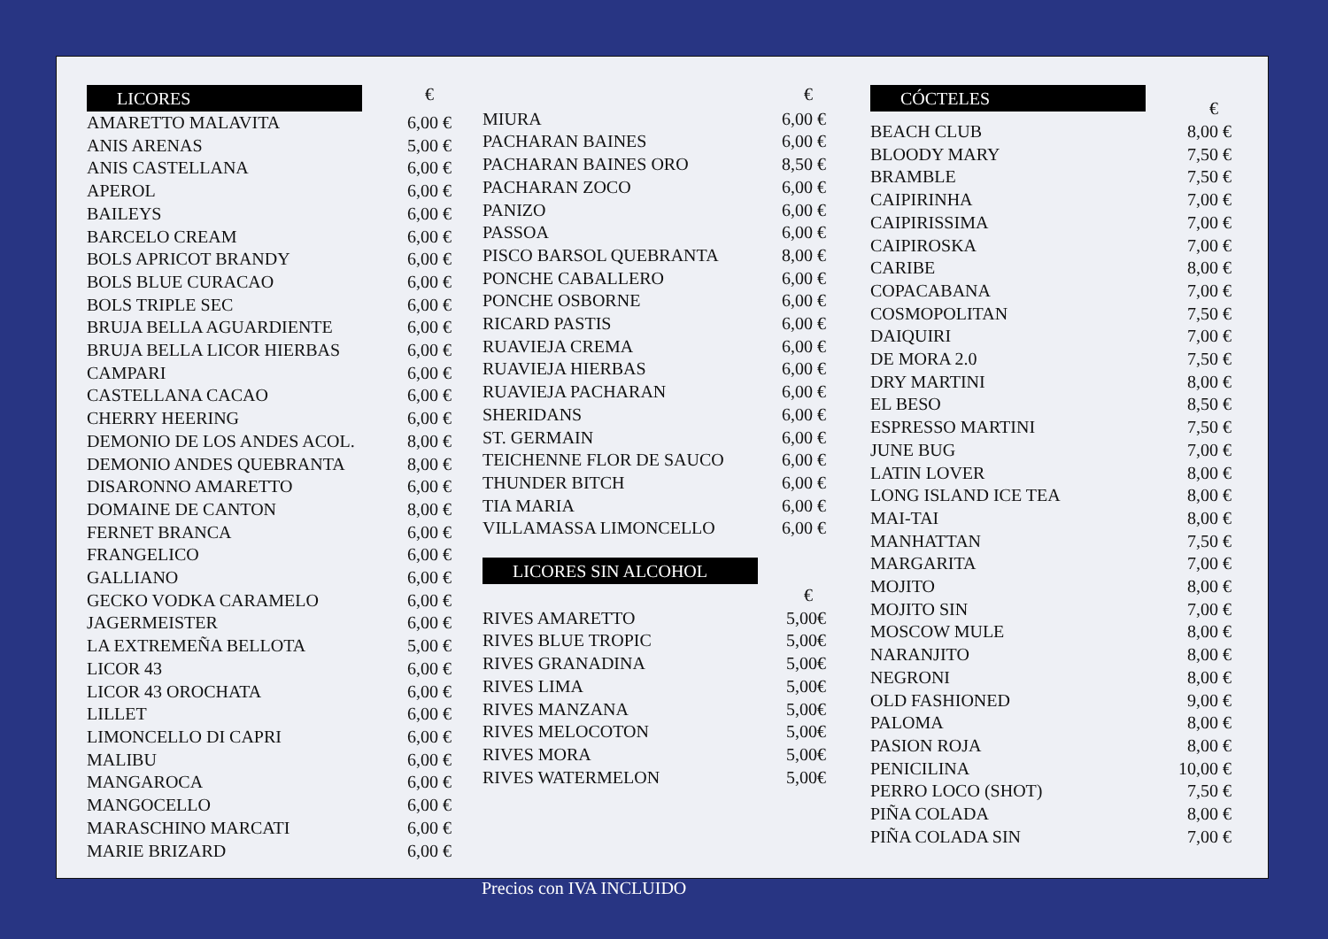| LICORES | € |
| AMARETTO MALAVITA | 6,00 € |
| ANIS ARENAS | 5,00 € |
| ANIS CASTELLANA | 6,00 € |
| APEROL | 6,00 € |
| BAILEYS | 6,00 € |
| BARCELO CREAM | 6,00 € |
| BOLS APRICOT BRANDY | 6,00 € |
| BOLS BLUE CURACAO | 6,00 € |
| BOLS TRIPLE SEC | 6,00 € |
| BRUJA BELLA AGUARDIENTE | 6,00 € |
| BRUJA BELLA LICOR HIERBAS | 6,00 € |
| CAMPARI | 6,00 € |
| CASTELLANA CACAO | 6,00 € |
| CHERRY HEERING | 6,00 € |
| DEMONIO DE LOS ANDES ACOL. | 8,00 € |
| DEMONIO ANDES QUEBRANTA | 8,00 € |
| DISARONNO AMARETTO | 6,00 € |
| DOMAINE DE CANTON | 8,00 € |
| FERNET BRANCA | 6,00 € |
| FRANGELICO | 6,00 € |
| GALLIANO | 6,00 € |
| GECKO VODKA CARAMELO | 6,00 € |
| JAGERMEISTER | 6,00 € |
| LA EXTREMEÑA BELLOTA | 5,00 € |
| LICOR 43 | 6,00 € |
| LICOR 43 OROCHATA | 6,00 € |
| LILLET | 6,00 € |
| LIMONCELLO DI CAPRI | 6,00 € |
| MALIBU | 6,00 € |
| MANGAROCA | 6,00 € |
| MANGOCELLO | 6,00 € |
| MARASCHINO MARCATI | 6,00 € |
| MARIE BRIZARD | 6,00 € |
| | € |
| MIURA | 6,00 € |
| PACHARAN BAINES | 6,00 € |
| PACHARAN BAINES ORO | 8,50 € |
| PACHARAN ZOCO | 6,00 € |
| PANIZO | 6,00 € |
| PASSOA | 6,00 € |
| PISCO BARSOL QUEBRANTA | 8,00 € |
| PONCHE CABALLERO | 6,00 € |
| PONCHE OSBORNE | 6,00 € |
| RICARD PASTIS | 6,00 € |
| RUAVIEJA CREMA | 6,00 € |
| RUAVIEJA HIERBAS | 6,00 € |
| RUAVIEJA PACHARAN | 6,00 € |
| SHERIDANS | 6,00 € |
| ST. GERMAIN | 6,00 € |
| TEICHENNE FLOR DE SAUCO | 6,00 € |
| THUNDER BITCH | 6,00 € |
| TIA MARIA | 6,00 € |
| VILLAMASSA LIMONCELLO | 6,00 € |
LICORES SIN ALCOHOL
| | € |
| RIVES AMARETTO | 5,00€ |
| RIVES BLUE TROPIC | 5,00€ |
| RIVES GRANADINA | 5,00€ |
| RIVES LIMA | 5,00€ |
| RIVES MANZANA | 5,00€ |
| RIVES MELOCOTON | 5,00€ |
| RIVES MORA | 5,00€ |
| RIVES WATERMELON | 5,00€ |
| CÓCTELES | € |
| BEACH CLUB | 8,00 € |
| BLOODY MARY | 7,50 € |
| BRAMBLE | 7,50 € |
| CAIPIRINHA | 7,00 € |
| CAIPIRISSIMA | 7,00 € |
| CAIPIROSKA | 7,00 € |
| CARIBE | 8,00 € |
| COPACABANA | 7,00 € |
| COSMOPOLITAN | 7,50 € |
| DAIQUIRI | 7,00 € |
| DE MORA 2.0 | 7,50 € |
| DRY MARTINI | 8,00 € |
| EL BESO | 8,50 € |
| ESPRESSO MARTINI | 7,50 € |
| JUNE BUG | 7,00 € |
| LATIN LOVER | 8,00 € |
| LONG ISLAND ICE TEA | 8,00 € |
| MAI-TAI | 8,00 € |
| MANHATTAN | 7,50 € |
| MARGARITA | 7,00 € |
| MOJITO | 8,00 € |
| MOJITO SIN | 7,00 € |
| MOSCOW MULE | 8,00 € |
| NARANJITO | 8,00 € |
| NEGRONI | 8,00 € |
| OLD FASHIONED | 9,00 € |
| PALOMA | 8,00 € |
| PASION ROJA | 8,00 € |
| PENICILINA | 10,00 € |
| PERRO LOCO (SHOT) | 7,50 € |
| PIÑA COLADA | 8,00 € |
| PIÑA COLADA SIN | 7,00 € |
Precios con IVA INCLUIDO